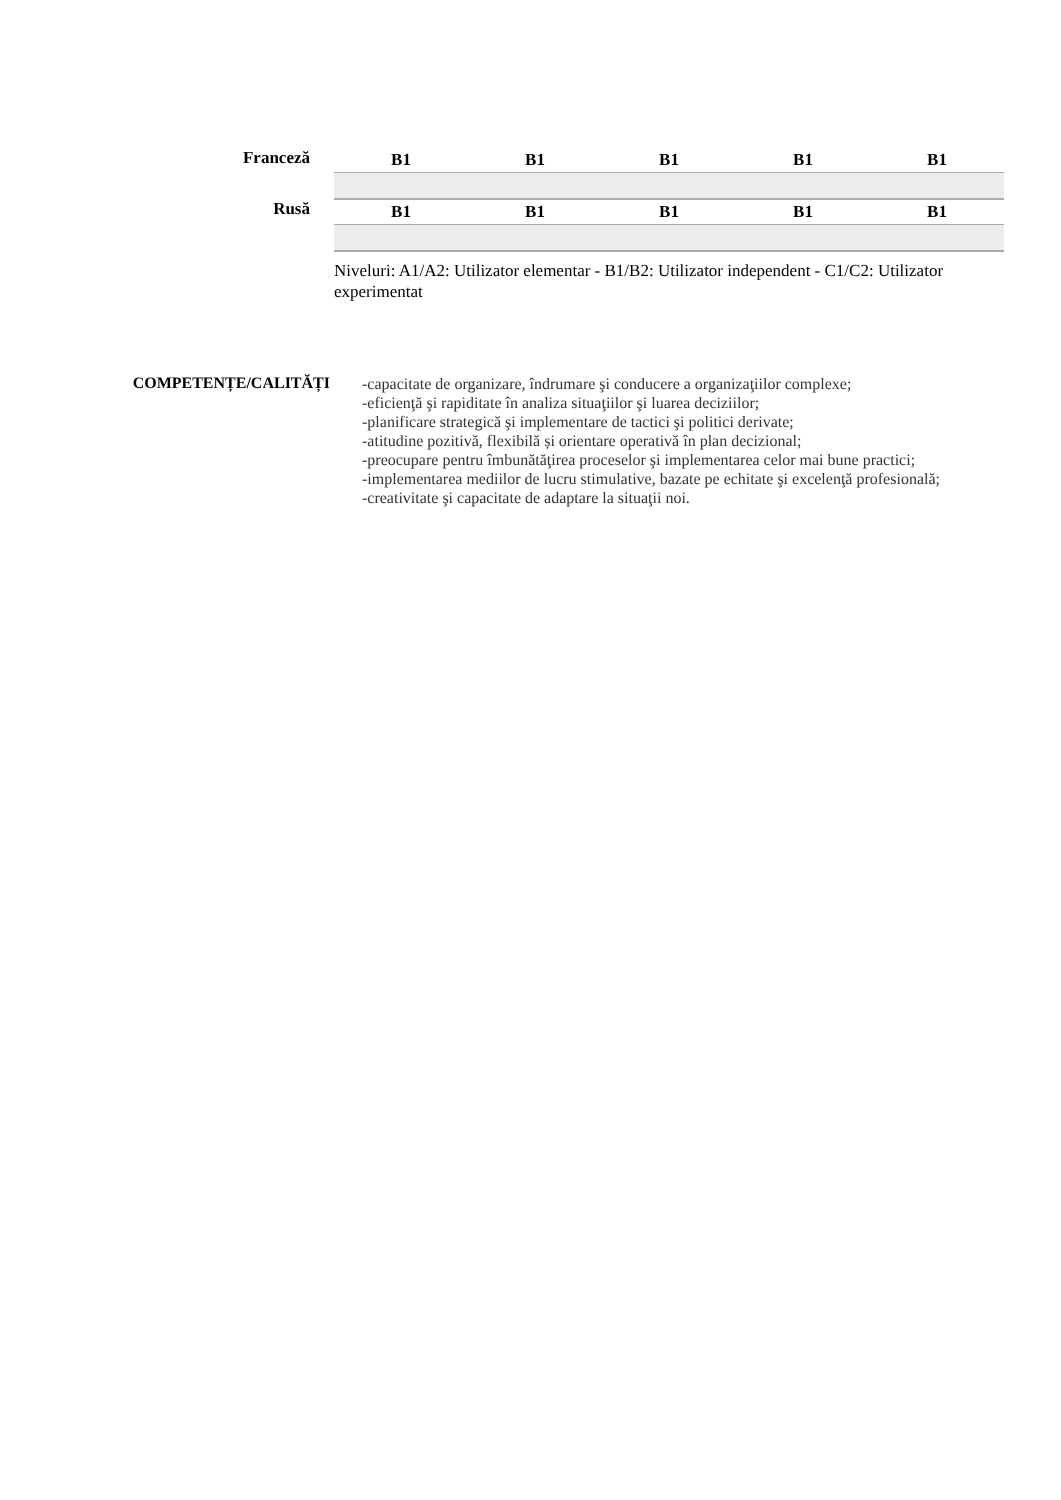| Franceză | B1 | B1 | B1 | B1 | B1 |
| Rusă | B1 | B1 | B1 | B1 | B1 |
Niveluri: A1/A2: Utilizator elementar - B1/B2: Utilizator independent - C1/C2: Utilizator experimentat
COMPETENȚE/CALITĂȚI
-capacitate de organizare, îndrumare şi conducere a organizaţiilor complexe;
-eficienţă şi rapiditate în analiza situaţiilor şi luarea deciziilor;
-planificare strategică şi implementare de tactici şi politici derivate;
-atitudine pozitivă, flexibilă și orientare operativă în plan decizional;
-preocupare pentru îmbunătăţirea proceselor şi implementarea celor mai bune practici;
-implementarea mediilor de lucru stimulative, bazate pe echitate şi excelenţă profesională;
-creativitate şi capacitate de adaptare la situaţii noi.